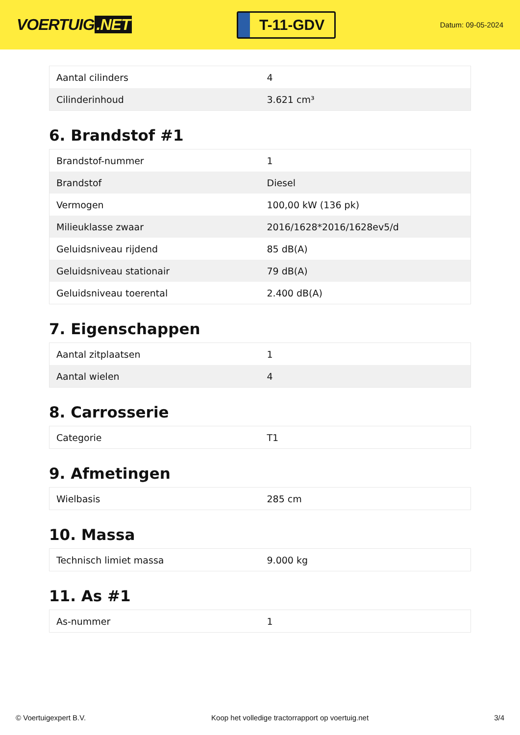VOERTUIG.NET
T-11-GDV
Datum: 09-05-2024
| Aantal cilinders | 4 |
| Cilinderinhoud | 3.621 cm³ |
6. Brandstof #1
| Brandstof-nummer | 1 |
| Brandstof | Diesel |
| Vermogen | 100,00 kW (136 pk) |
| Milieuklasse zwaar | 2016/1628*2016/1628ev5/d |
| Geluidsniveau rijdend | 85 dB(A) |
| Geluidsniveau stationair | 79 dB(A) |
| Geluidsniveau toerental | 2.400 dB(A) |
7. Eigenschappen
| Aantal zitplaatsen | 1 |
| Aantal wielen | 4 |
8. Carrosserie
| Categorie | T1 |
9. Afmetingen
| Wielbasis | 285 cm |
10. Massa
| Technisch limiet massa | 9.000 kg |
11. As #1
| As-nummer | 1 |
© Voertuigexpert B.V. Koop het volledige tractorrapport op voertuig.net 3/4